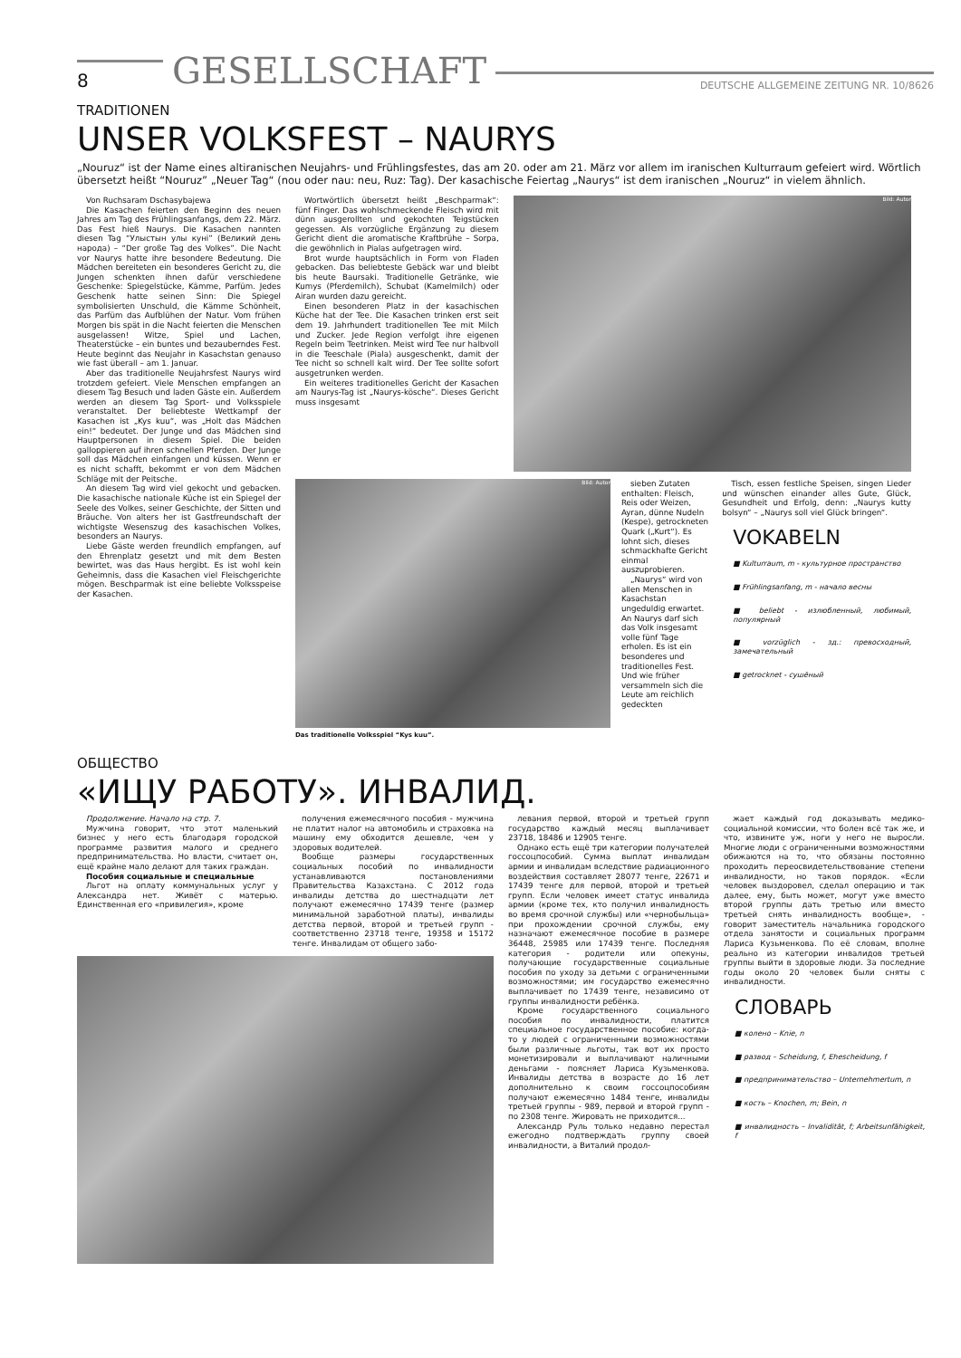8
GESELLSCHAFT
DEUTSCHE ALLGEMEINE ZEITUNG NR. 10/8626
TRADITIONEN
UNSER VOLKSFEST – NAURYS
„Nouruz“ ist der Name eines altiranischen Neujahrs- und Frühlingsfestes, das am 20. oder am 21. März vor allem im iranischen Kulturraum gefeiert wird. Wörtlich übersetzt heißt “Nouruz” „Neuer Tag“ (nou oder nau: neu, Ruz: Tag). Der kasachische Feiertag „Naurys“ ist dem iranischen „Nouruz“ in vielem ähnlich.
Von Ruchsaram Dschasybajewa
Die Kasachen feierten den Beginn des neuen Jahres am Tag des Frühlingsanfangs, dem 22. März. Das Fest hieß Naurys. Die Kasachen nannten diesen Tag “Улыстын улы куні” (Великий день народа) – “Der große Tag des Volkes”. Die Nacht vor Naurys hatte ihre besondere Bedeutung. Die Mädchen bereiteten ein besonderes Gericht zu, die Jungen schenkten ihnen dafür verschiedene Geschenke: Spiegelstücke, Kämme, Parfüm. Jedes Geschenk hatte seinen Sinn: Die Spiegel symbolisierten Unschuld, die Kämme Schönheit, das Parfüm das Aufblühen der Natur. Vom frühen Morgen bis spät in die Nacht feierten die Menschen ausgelassen! Witze, Spiel und Lachen, Theaterstücke – ein buntes und bezauberndes Fest. Heute beginnt das Neujahr in Kasachstan genauso wie fast überall – am 1. Januar.
Aber das traditionelle Neujahrsfest Naurys wird trotzdem gefeiert. Viele Menschen empfangen an diesem Tag Besuch und laden Gäste ein. Außerdem werden an diesem Tag Sport- und Volksspiele veranstaltet. Der beliebteste Wettkampf der Kasachen ist „Kys kuu“, was „Holt das Mädchen ein!“ bedeutet. Der Junge und das Mädchen sind Hauptpersonen in diesem Spiel. Die beiden galloppieren auf ihren schnellen Pferden. Der Junge soll das Mädchen einfangen und küssen. Wenn er es nicht schafft, bekommt er von dem Mädchen Schläge mit der Peitsche.
An diesem Tag wird viel gekocht und gebacken. Die kasachische nationale Küche ist ein Spiegel der Seele des Volkes, seiner Geschichte, der Sitten und Bräuche. Von alters her ist Gastfreundschaft der wichtigste Wesenszug des kasachischen Volkes, besonders an Naurys.
Liebe Gäste werden freundlich empfangen, auf den Ehrenplatz gesetzt und mit dem Besten bewirtet, was das Haus hergibt. Es ist wohl kein Geheimnis, dass die Kasachen viel Fleischgerichte mögen. Beschparmak ist eine beliebte Volksspeise der Kasachen.
Wortwörtlich übersetzt heißt „Beschparmak“: fünf Finger. Das wohlschmeckende Fleisch wird mit dünn ausgerollten und gekochten Teigstücken gegessen. Als vorzügliche Ergänzung zu diesem Gericht dient die aromatische Kraftbrühe – Sorpa, die gewöhnlich in Pialas aufgetragen wird.
Brot wurde hauptsächlich in Form von Fladen gebacken. Das beliebteste Gebäck war und bleibt bis heute Baursaki. Traditionelle Getränke, wie Kumys (Pferdemilch), Schubat (Kamelmilch) oder Airan wurden dazu gereicht.
Einen besonderen Platz in der kasachischen Küche hat der Tee. Die Kasachen trinken erst seit dem 19. Jahrhundert traditionellen Tee mit Milch und Zucker. Jede Region verfolgt ihre eigenen Regeln beim Teetrinken. Meist wird Tee nur halbvoll in die Teeschale (Piala) ausgeschenkt, damit der Tee nicht so schnell kalt wird. Der Tee sollte sofort ausgetrunken werden.
Ein weiteres traditionelles Gericht der Kasachen am Naurys-Tag ist „Naurys-kösche“. Dieses Gericht muss insgesamt
Bild: Autor
Bild: Autor
Das traditionelle Volksspiel “Kys kuu”.
sieben Zutaten enthalten: Fleisch, Reis oder Weizen, Ayran, dünne Nudeln (Kespe), getrockneten Quark („Kurt“). Es lohnt sich, dieses schmackhafte Gericht einmal auszuprobieren.
„Naurys“ wird von allen Menschen in Kasachstan ungeduldig erwartet. An Naurys darf sich das Volk insgesamt volle fünf Tage erholen. Es ist ein besonderes und traditionelles Fest. Und wie früher versammeln sich die Leute am reichlich gedeckten
Tisch, essen festliche Speisen, singen Lieder und wünschen einander alles Gute, Glück, Gesundheit und Erfolg, denn: „Naurys kutty bolsyn“ – „Naurys soll viel Glück bringen“.
VOKABELN
■ Kulturraum, m - культурное пространство
■ Frühlingsanfang, m - начало весны
■ beliebt - излюбленный, любимый, популярный
■ vorzüglich - зд.: превосходный, замечательный
■ getrocknet - сушёный
ОБЩЕСТВО
«ИЩУ РАБОТУ». ИНВАЛИД.
Продолжение. Начало на стр. 7.
Мужчина говорит, что этот маленький бизнес у него есть благодаря городской программе развития малого и среднего предпринимательства. Но власти, считает он, ещё крайне мало делают для таких граждан.
Пособия социальные и специальные
Льгот на оплату коммунальных услуг у Александра нет. Живёт с матерью. Единственная его «привилегия», кроме
получения ежемесячного пособия - мужчина не платит налог на автомобиль и страховка на машину ему обходится дешевле, чем у здоровых водителей.
Вообще размеры государственных социальных пособий по инвалидности устанавливаются постановлениями Правительства Казахстана. С 2012 года инвалиды детства до шестнадцати лет получают ежемесячно 17439 тенге (размер минимальной заработной платы), инвалиды детства первой, второй и третьей групп - соответственно 23718 тенге, 19358 и 15172 тенге. Инвалидам от общего забо-
левания первой, второй и третьей групп государство каждый месяц выплачивает 23718, 18486 и 12905 тенге.
Однако есть ещё три категории получателей госсоцпособий. Сумма выплат инвалидам армии и инвалидам вследствие радиационного воздействия составляет 28077 тенге, 22671 и 17439 тенге для первой, второй и третьей групп. Если человек имеет статус инвалида армии (кроме тех, кто получил инвалидность во время срочной службы) или «чернобыльца» при прохождении срочной службы, ему назначают ежемесячное пособие в размере 36448, 25985 или 17439 тенге. Последняя категория - родители или опекуны, получающие государственные социальные пособия по уходу за детьми с ограниченными возможностями; им государство ежемесячно выплачивает по 17439 тенге, независимо от группы инвалидности ребёнка.
Кроме государственного социального пособия по инвалидности, платится специальное государственное пособие: когда-то у людей с ограниченными возможностями были различные льготы, так вот их просто монетизировали и выплачивают наличными деньгами - поясняет Лариса Кузьменкова. Инвалиды детства в возрасте до 16 лет дополнительно к своим госсоцпособиям получают ежемесячно 1484 тенге, инвалиды третьей группы - 989, первой и второй групп - по 2308 тенге. Жировать не приходится...
Александр Руль только недавно перестал ежегодно подтверждать группу своей инвалидности, а Виталий продол-
жает каждый год доказывать медико-социальной комиссии, что болен всё так же, и что, извините уж, ноги у него не выросли. Многие люди с ограниченными возможностями обижаются на то, что обязаны постоянно проходить переосвидетельствование степени инвалидности, но таков порядок. «Если человек выздоровел, сделал операцию и так далее, ему, быть может, могут уже вместо второй группы дать третью или вместо третьей снять инвалидность вообще», - говорит заместитель начальника городского отдела занятости и социальных программ Лариса Кузьменкова. По её словам, вполне реально из категории инвалидов третьей группы выйти в здоровые люди. За последние годы около 20 человек были сняты с инвалидности.
СЛОВАРЬ
■ колено – Knie, n
■ развод – Scheidung, f, Ehescheidung, f
■ предпринимательство – Unternehmertum, n
■ кость – Knochen, m; Bein, n
■ инвалидность – Invalidität, f; Arbeitsunfähigkeit, f